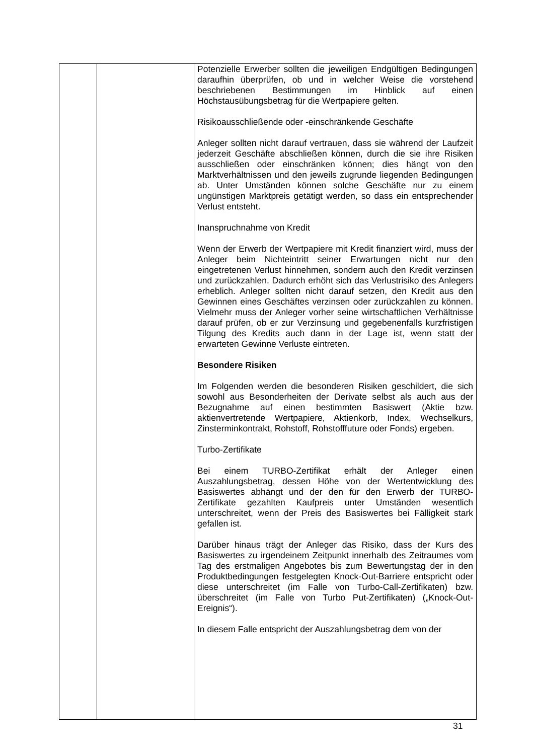| | | Potenzielle Erwerber sollten die jeweiligen Endgültigen Bedingungen daraufhin überprüfen, ob und in welcher Weise die vorstehend beschriebenen Bestimmungen im Hinblick auf einen Höchstausübungsbetrag für die Wertpapiere gelten. Risikoausschließende oder -einschränkende Geschäfte Anleger sollten nicht darauf vertrauen, dass sie während der Laufzeit jederzeit Geschäfte abschließen können, durch die sie ihre Risiken ausschließen oder einschränken können; dies hängt von den Marktverhältnissen und den jeweils zugrunde liegenden Bedingungen ab. Unter Umständen können solche Geschäfte nur zu einem ungünstigen Marktpreis getätigt werden, so dass ein entsprechender Verlust entsteht. Inanspruchnahme von Kredit Wenn der Erwerb der Wertpapiere mit Kredit finanziert wird, muss der Anleger beim Nichteintritt seiner Erwartungen nicht nur den eingetretenen Verlust hinnehmen, sondern auch den Kredit verzinsen und zurückzahlen. Dadurch erhöht sich das Verlustrisiko des Anlegers erheblich. Anleger sollten nicht darauf setzen, den Kredit aus den Gewinnen eines Geschäftes verzinsen oder zurückzahlen zu können. Vielmehr muss der Anleger vorher seine wirtschaftlichen Verhältnisse darauf prüfen, ob er zur Verzinsung und gegebenenfalls kurzfristigen Tilgung des Kredits auch dann in der Lage ist, wenn statt der erwarteten Gewinne Verluste eintreten. Besondere Risiken Im Folgenden werden die besonderen Risiken geschildert, die sich sowohl aus Besonderheiten der Derivate selbst als auch aus der Bezugnahme auf einen bestimmten Basiswert (Aktie bzw. aktienvertretende Wertpapiere, Aktienkorb, Index, Wechselkurs, Zinsterminkontrakt, Rohstoff, Rohstofffuture oder Fonds) ergeben. Turbo-Zertifikate Bei einem TURBO-Zertifikat erhält der Anleger einen Auszahlungsbetrag, dessen Höhe von der Wertentwicklung des Basiswertes abhängt und der den für den Erwerb der TURBO-Zertifikate gezahlten Kaufpreis unter Umständen wesentlich unterschreitet, wenn der Preis des Basiswertes bei Fälligkeit stark gefallen ist. Darüber hinaus trägt der Anleger das Risiko, dass der Kurs des Basiswertes zu irgendeinem Zeitpunkt innerhalb des Zeitraumes vom Tag des erstmaligen Angebotes bis zum Bewertungstag der in den Produktbedingungen festgelegten Knock-Out-Barriere entspricht oder diese unterschreitet (im Falle von Turbo-Call-Zertifikaten) bzw. überschreitet (im Falle von Turbo Put-Zertifikaten) („Knock-Out-Ereignis“). In diesem Falle entspricht der Auszahlungsbetrag dem von der |
31